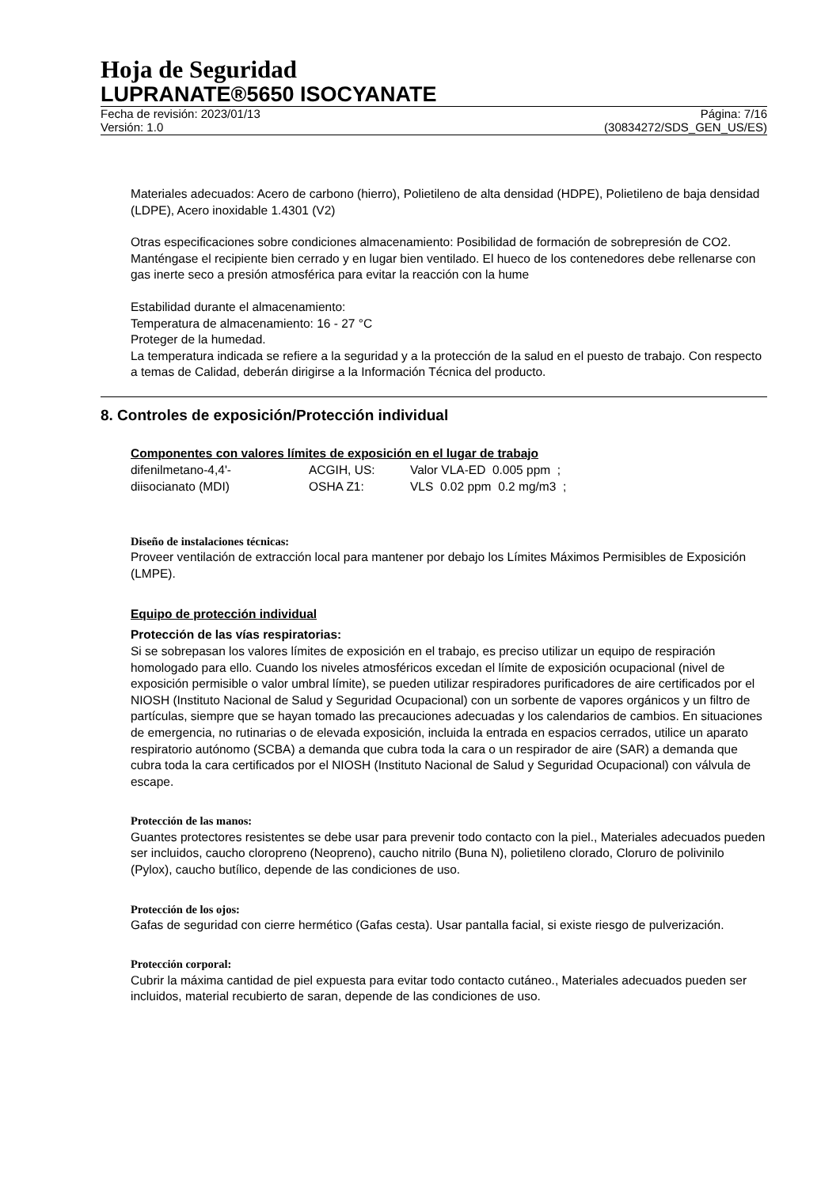Hoja de Seguridad
LUPRANATE®5650 ISOCYANATE
Fecha de revisión: 2023/01/13 Página: 7/16
Versión: 1.0 (30834272/SDS_GEN_US/ES)
Materiales adecuados: Acero de carbono (hierro), Polietileno de alta densidad (HDPE), Polietileno de baja densidad (LDPE), Acero inoxidable 1.4301 (V2)
Otras especificaciones sobre condiciones almacenamiento: Posibilidad de formación de sobrepresión de CO2. Manténgase el recipiente bien cerrado y en lugar bien ventilado. El hueco de los contenedores debe rellenarse con gas inerte seco a presión atmosférica para evitar la reacción con la hume
Estabilidad durante el almacenamiento:
Temperatura de almacenamiento: 16 - 27 °C
Proteger de la humedad.
La temperatura indicada se refiere a la seguridad y a la protección de la salud en el puesto de trabajo. Con respecto a temas de Calidad, deberán dirigirse a la Información Técnica del producto.
8. Controles de exposición/Protección individual
Componentes con valores límites de exposición en el lugar de trabajo
| difenilmetano-4,4'- | ACGIH, US: | Valor VLA-ED 0.005 ppm ; |
| diisocianato (MDI) | OSHA Z1: | VLS 0.02 ppm 0.2 mg/m3 ; |
Diseño de instalaciones técnicas:
Proveer ventilación de extracción local para mantener por debajo los Límites Máximos Permisibles de Exposición (LMPE).
Equipo de protección individual
Protección de las vías respiratorias:
Si se sobrepasan los valores límites de exposición en el trabajo, es preciso utilizar un equipo de respiración homologado para ello. Cuando los niveles atmosféricos excedan el límite de exposición ocupacional (nivel de exposición permisible o valor umbral límite), se pueden utilizar respiradores purificadores de aire certificados por el NIOSH (Instituto Nacional de Salud y Seguridad Ocupacional) con un sorbente de vapores orgánicos y un filtro de partículas, siempre que se hayan tomado las precauciones adecuadas y los calendarios de cambios. En situaciones de emergencia, no rutinarias o de elevada exposición, incluida la entrada en espacios cerrados, utilice un aparato respiratorio autónomo (SCBA) a demanda que cubra toda la cara o un respirador de aire (SAR) a demanda que cubra toda la cara certificados por el NIOSH (Instituto Nacional de Salud y Seguridad Ocupacional) con válvula de escape.
Protección de las manos:
Guantes protectores resistentes se debe usar para prevenir todo contacto con la piel., Materiales adecuados pueden ser incluidos, caucho cloropreno (Neopreno), caucho nitrilo (Buna N), polietileno clorado, Cloruro de polivinilo (Pylox), caucho butílico, depende de las condiciones de uso.
Protección de los ojos:
Gafas de seguridad con cierre hermético (Gafas cesta). Usar pantalla facial, si existe riesgo de pulverización.
Protección corporal:
Cubrir la máxima cantidad de piel expuesta para evitar todo contacto cutáneo., Materiales adecuados pueden ser incluidos, material recubierto de saran, depende de las condiciones de uso.